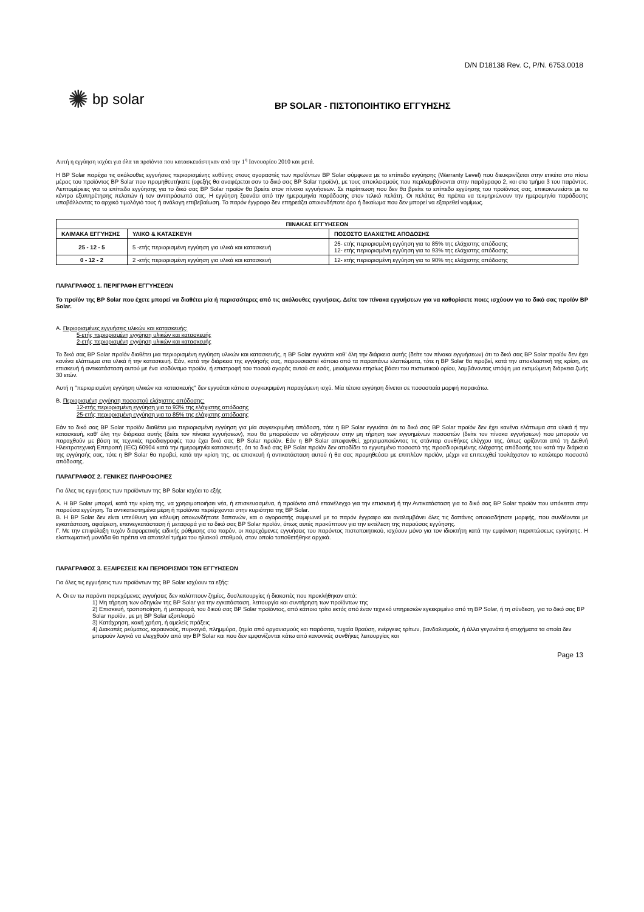D/N D18138 Rev. C, P/N. 6753.0018
✺ bp solar
BP SOLAR - ΠΙΣΤΟΠΟΙΗΤΙΚΟ ΕΓΓΥΗΣΗΣ
Αυτή η εγγύηση ισχύει για όλα τα προϊόντα που κατασκευάστηκαν από την 1<sup>η</sup> Ιανουαρίου 2010 και μετά.
Η BP Solar παρέχει τις ακόλουθες εγγυήσεις περιορισμένης ευθύνης στους αγοραστές των προϊόντων BP Solar σύμφωνα με το επίπεδο εγγύησης (Warranty Level) που διευκρινίζεται στην ετικέτα στο πίσω μέρος του προϊόντος BP Solar που προμηθευτήκατε (εφεξής θα αναφέρεται σαν το δικό σας BP Solar προϊόν), με τους αποκλεισμούς που περιλαμβάνονται στην παράγραφο 2, και στο τμήμα 3 του παρόντος. Λεπτομέρειες για το επίπεδο εγγύησης για το δικό σας BP Solar προϊόν θα βρείτε στον πίνακα εγγυήσεων. Σε περίπτωση που δεν θα βρείτε το επίπεδο εγγύησης του προϊόντος σας, επικοινωνείστε με το κέντρο εξυπηρέτησης πελατών ή τον αντιπρόσωπό σας. Η εγγύηση ξεκινάει από την ημερομηνία παράδοσης στον τελικό πελάτη. Οι πελάτες θα πρέπει να τεκμηριώνουν την ημερομηνία παράδοσης υποβάλλοντας το αρχικό τιμολόγιό τους ή ανάλογη επιβεβαίωση. Το παρόν έγγραφο δεν επηρεάζει οποιονδήποτε όρο ή δικαίωμα που δεν μπορεί να εξαιρεθεί νομίμως.
| ΠΙΝΑΚΑΣ ΕΓΓΥΗΣΕΩΝ | | |
| --- | --- | --- |
| ΚΛΙΜΑΚΑ ΕΓΓΥΗΣΗΣ | ΥΛΙΚΟ & ΚΑΤΑΣΚΕΥΗ | ΠΟΣΟΣΤΟ ΕΛΑΧΙΣΤΗΣ ΑΠΟΔΟΣΗΣ |
| 25 - 12 - 5 | 5 -ετής περιορισμένη εγγύηση για υλικά και κατασκευή | 25- ετής περιορισμένη εγγύηση για το 85% της ελάχιστης απόδοσης 12- ετής περιορισμένη εγγύηση για το 93% της ελάχιστης απόδοσης |
| 0 - 12 - 2 | 2 -ετής περιορισμένη εγγύηση για υλικά και κατασκευή | 12- ετής περιορισμένη εγγύηση για το 90% της ελάχιστης απόδοσης |
ΠΑΡΑΓΡΑΦΟΣ 1. ΠΕΡΙΓΡΑΦΗ ΕΓΓΥΗΣΕΩΝ
Το προϊόν της BP Solar που έχετε μπορεί να διαθέτει μία ή περισσότερες από τις ακόλουθες εγγυήσεις. Δείτε τον πίνακα εγγυήσεων για να καθορίσετε ποιες ισχύουν για το δικό σας προϊόν BP Solar.
Α. Περιορισμένες εγγυήσεις υλικών και κατασκευής:
5-ετής περιορισμένη εγγύηση υλικών και κατασκευής
2-ετής περιορισμένη εγγύηση υλικών και κατασκευής
Το δικό σας BP Solar προϊόν διαθέτει μια περιορισμένη εγγύηση υλικών και κατασκευής, η BP Solar εγγυάται καθ' όλη την διάρκεια αυτής (δείτε τον πίνακα εγγυήσεων) ότι το δικό σας BP Solar προϊόν δεν έχει κανένα ελάττωμα στα υλικά ή την κατασκευή. Εάν, κατά την διάρκεια της εγγύησής σας, παρουσιαστεί κάποιο από τα παραπάνω ελαττώματα, τότε η BP Solar θα προβεί, κατά την αποκλειστική της κρίση, σε επισκευή ή αντικατάσταση αυτού με ένα ισοδύναμο προϊόν, ή επιστροφή του ποσού αγοράς αυτού σε εσάς, μειούμενου ετησίως βάσει του πιστωτικού ορίου, λαμβάνοντας υπόψη μια εκτιμώμενη διάρκεια ζωής 30 ετών.
Αυτή η "περιορισμένη εγγύηση υλικών και κατασκευής" δεν εγγυάται κάποια συγκεκριμένη παραγόμενη ισχύ. Μία τέτοια εγγύηση δίνεται σε ποσοστιαία μορφή παρακάτω.
Β. Περιορισμένη εγγύηση ποσοστού ελάχιστης απόδοσης:
12-ετής περιορισμένη εγγύηση για το 93% της ελάχιστης απόδοσης
25-ετής περιορισμένη εγγύηση για το 85% της ελάχιστης απόδοσης
Εάν το δικό σας BP Solar προϊόν διαθέτει μια περιορισμένη εγγύηση για μία συγκεκριμένη απόδοση, τότε η BP Solar εγγυάται ότι το δικό σας BP Solar προϊόν δεν έχει κανένα ελάττωμα στα υλικά ή την κατασκευή, καθ' όλη την διάρκεια αυτής (δείτε τον πίνακα εγγυήσεων), που θα μπορούσαν να οδηγήσουν στην μη τήρηση των εγγυημένων ποσοστών (δείτε τον πίνακα εγγυήσεων) που μπορούν να παραχθούν με βάση τις τεχνικές προδιαγραφές που έχει δικό σας BP Solar προϊόν. Εάν η BP Solar αποφανθεί, χρησιμοποιώντας τις στάνταρ συνθήκες ελέγχου της, όπως ορίζονται από τη Διεθνή Ηλεκτροτεχνική Επιτροπή (IEC) 60904 κατά την ημερομηνία κατασκευής, ότι το δικό σας BP Solar προϊόν δεν αποδίδει το εγγυημένο ποσοστό της προσδιορισμένης ελάχιστης απόδοσής του κατά την διάρκεια της εγγύησής σας, τότε η BP Solar θα προβεί, κατά την κρίση της, σε επισκευή ή αντικατάσταση αυτού ή θα σας προμηθεύσει με επιπλέον προϊόν, μέχρι να επιτευχθεί τουλάχιστον το κατώτερο ποσοστό απόδοσης.
ΠΑΡΑΓΡΑΦΟΣ 2. ΓΕΝΙΚΕΣ ΠΛΗΡΟΦΟΡΙΕΣ
Για όλες τις εγγυήσεις των προϊόντων της BP Solar ισχύει το εξής
Α. Η BP Solar μπορεί, κατά την κρίση της, να χρησιμοποιήσει νέα, ή επισκευασμένα, ή προϊόντα από επανέλεγχο για την επισκευή ή την Αντικατάσταση για το δικό σας BP Solar προϊόν που υπόκειται στην παρούσα εγγύηση. Τα αντικατεστημένα μέρη ή προϊόντα περιέρχονται στην κυριότητα της BP Solar.
Β. Η BP Solar δεν είναι υπεύθυνη για κάλυψη οποιωνδήποτε δαπανών, και ο αγοραστής συμφωνεί με το παρόν έγγραφο και αναλαμβάνει όλες τις δαπάνες οποιασδήποτε μορφής, που συνδέονται με εγκατάσταση, αφαίρεση, επανεγκατάσταση ή μεταφορά για το δικό σας BP Solar προϊόν, όπως αυτές προκύπτουν για την εκτέλεση της παρούσας εγγύησης.
Γ. Με την επιφύλαξη τυχόν διαφορετικής ειδικής ρύθμισης στο παρόν, οι παρεχόμενες εγγυήσεις του παρόντος πιστοποιητικού, ισχύουν μόνο για τον ιδιοκτήτη κατά την εμφάνιση περιπτώσεως εγγύησης. Η ελαττωματική μονάδα θα πρέπει να αποτελεί τμήμα του ηλιακού σταθμού, στον οποίο τοποθετήθηκε αρχικά.
ΠΑΡΑΓΡΑΦΟΣ 3. ΕΞΑΙΡΕΣΕΙΣ ΚΑΙ ΠΕΡΙΟΡΙΣΜΟΙ ΤΩΝ ΕΓΓΥΗΣΕΩΝ
Για όλες τις εγγυήσεις των προϊόντων της BP Solar ισχύουν τα εξής:
Α. Οι εν τω παρόντι παρεχόμενες εγγυήσεις δεν καλύπτουν ζημίες, δυσλειτουργίες ή διακοπές που προκλήθηκαν από:
1) Μη τήρηση των οδηγιών της BP Solar για την εγκατάσταση, λειτουργία και συντήρηση των προϊόντων της
2) Επισκευή, τροποποίηση, ή μεταφορά, του δικού σας BP Solar προϊόντος, από κάποιο τρίτο εκτός από έναν τεχνικό υπηρεσιών εγκεκριμένο από τη BP Solar, ή τη σύνδεση, για το δικό σας BP Solar προϊόν, με μη BP Solar εξοπλισμό
3) Κατάχρηση, κακή χρήση, ή αμελείς πράξεις
4) Διακοπές ρεύματος, κεραυνούς, πυρκαγιά, πλημμύρα, ζημία από οργανισμούς και παράσιτα, τυχαία θραύση, ενέργειες τρίτων, βανδαλισμούς, ή άλλα γεγονότα ή ατυχήματα τα οποία δεν μπορούν λογικά να ελεγχθούν από την BP Solar και που δεν εμφανίζονται κάτω από κανονικές συνθήκες λειτουργίας και
Page 13